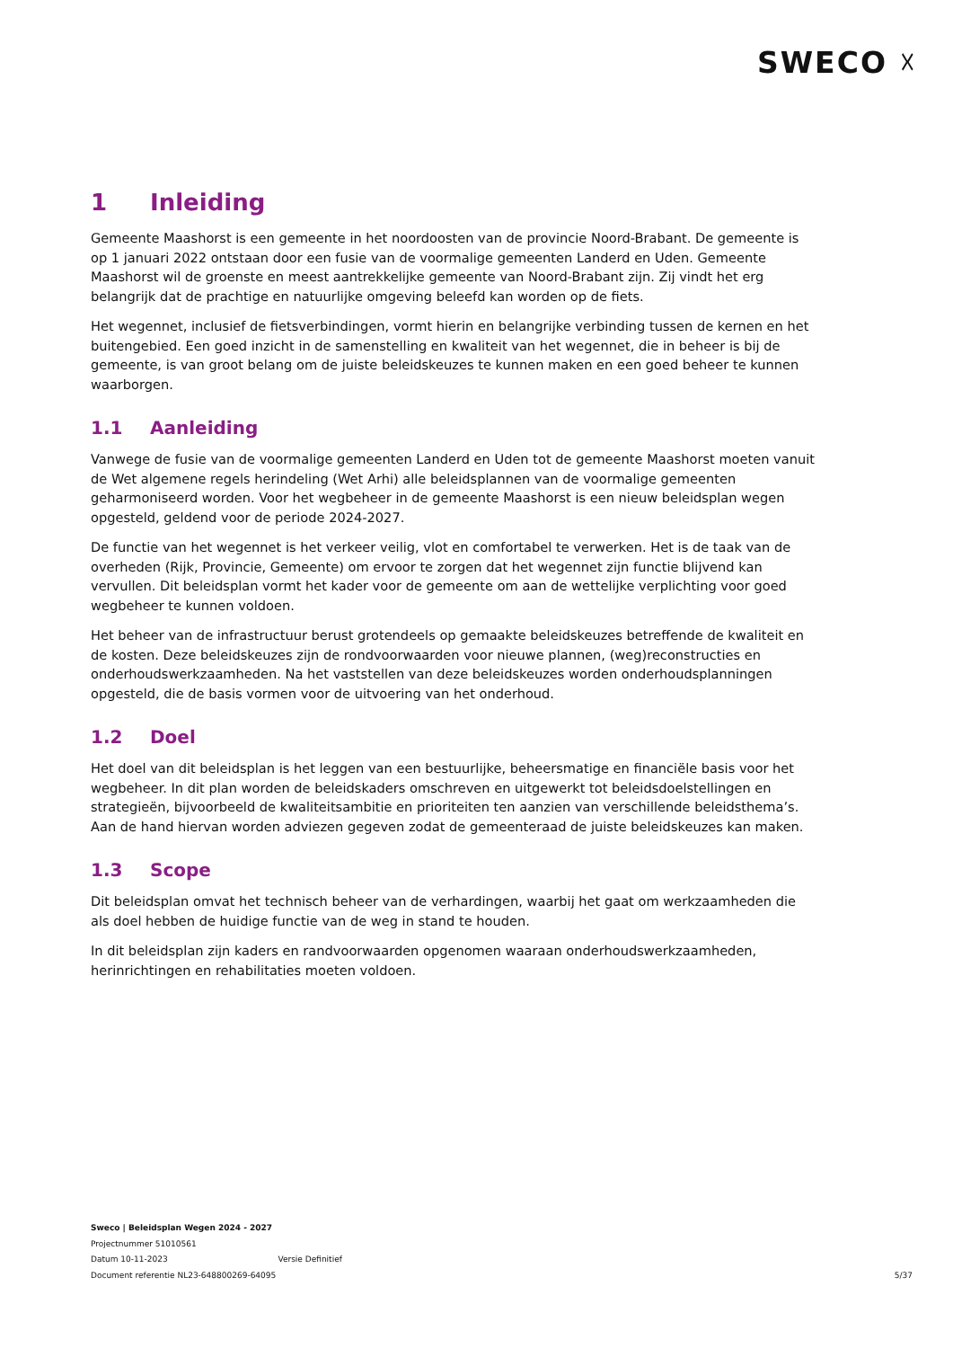SWECO ☓
1 Inleiding
Gemeente Maashorst is een gemeente in het noordoosten van de provincie Noord-Brabant. De gemeente is op 1 januari 2022 ontstaan door een fusie van de voormalige gemeenten Landerd en Uden. Gemeente Maashorst wil de groenste en meest aantrekkelijke gemeente van Noord-Brabant zijn. Zij vindt het erg belangrijk dat de prachtige en natuurlijke omgeving beleefd kan worden op de fiets.
Het wegennet, inclusief de fietsverbindingen, vormt hierin en belangrijke verbinding tussen de kernen en het buitengebied. Een goed inzicht in de samenstelling en kwaliteit van het wegennet, die in beheer is bij de gemeente, is van groot belang om de juiste beleidskeuzes te kunnen maken en een goed beheer te kunnen waarborgen.
1.1 Aanleiding
Vanwege de fusie van de voormalige gemeenten Landerd en Uden tot de gemeente Maashorst moeten vanuit de Wet algemene regels herindeling (Wet Arhi) alle beleidsplannen van de voormalige gemeenten geharmoniseerd worden. Voor het wegbeheer in de gemeente Maashorst is een nieuw beleidsplan wegen opgesteld, geldend voor de periode 2024-2027.
De functie van het wegennet is het verkeer veilig, vlot en comfortabel te verwerken. Het is de taak van de overheden (Rijk, Provincie, Gemeente) om ervoor te zorgen dat het wegennet zijn functie blijvend kan vervullen. Dit beleidsplan vormt het kader voor de gemeente om aan de wettelijke verplichting voor goed wegbeheer te kunnen voldoen.
Het beheer van de infrastructuur berust grotendeels op gemaakte beleidskeuzes betreffende de kwaliteit en de kosten. Deze beleidskeuzes zijn de rondvoorwaarden voor nieuwe plannen, (weg)reconstructies en onderhoudswerkzaamheden. Na het vaststellen van deze beleidskeuzes worden onderhoudsplanningen opgesteld, die de basis vormen voor de uitvoering van het onderhoud.
1.2 Doel
Het doel van dit beleidsplan is het leggen van een bestuurlijke, beheersmatige en financiële basis voor het wegbeheer. In dit plan worden de beleidskaders omschreven en uitgewerkt tot beleidsdoelstellingen en strategieën, bijvoorbeeld de kwaliteitsambitie en prioriteiten ten aanzien van verschillende beleidsthema’s. Aan de hand hiervan worden adviezen gegeven zodat de gemeenteraad de juiste beleidskeuzes kan maken.
1.3 Scope
Dit beleidsplan omvat het technisch beheer van de verhardingen, waarbij het gaat om werkzaamheden die als doel hebben de huidige functie van de weg in stand te houden.
In dit beleidsplan zijn kaders en randvoorwaarden opgenomen waaraan onderhoudswerkzaamheden, herinrichtingen en rehabilitaties moeten voldoen.
Sweco | Beleidsplan Wegen 2024 - 2027
Projectnummer 51010561
Datum 10-11-2023 Versie Definitief
Document referentie NL23-648800269-64095
5/37